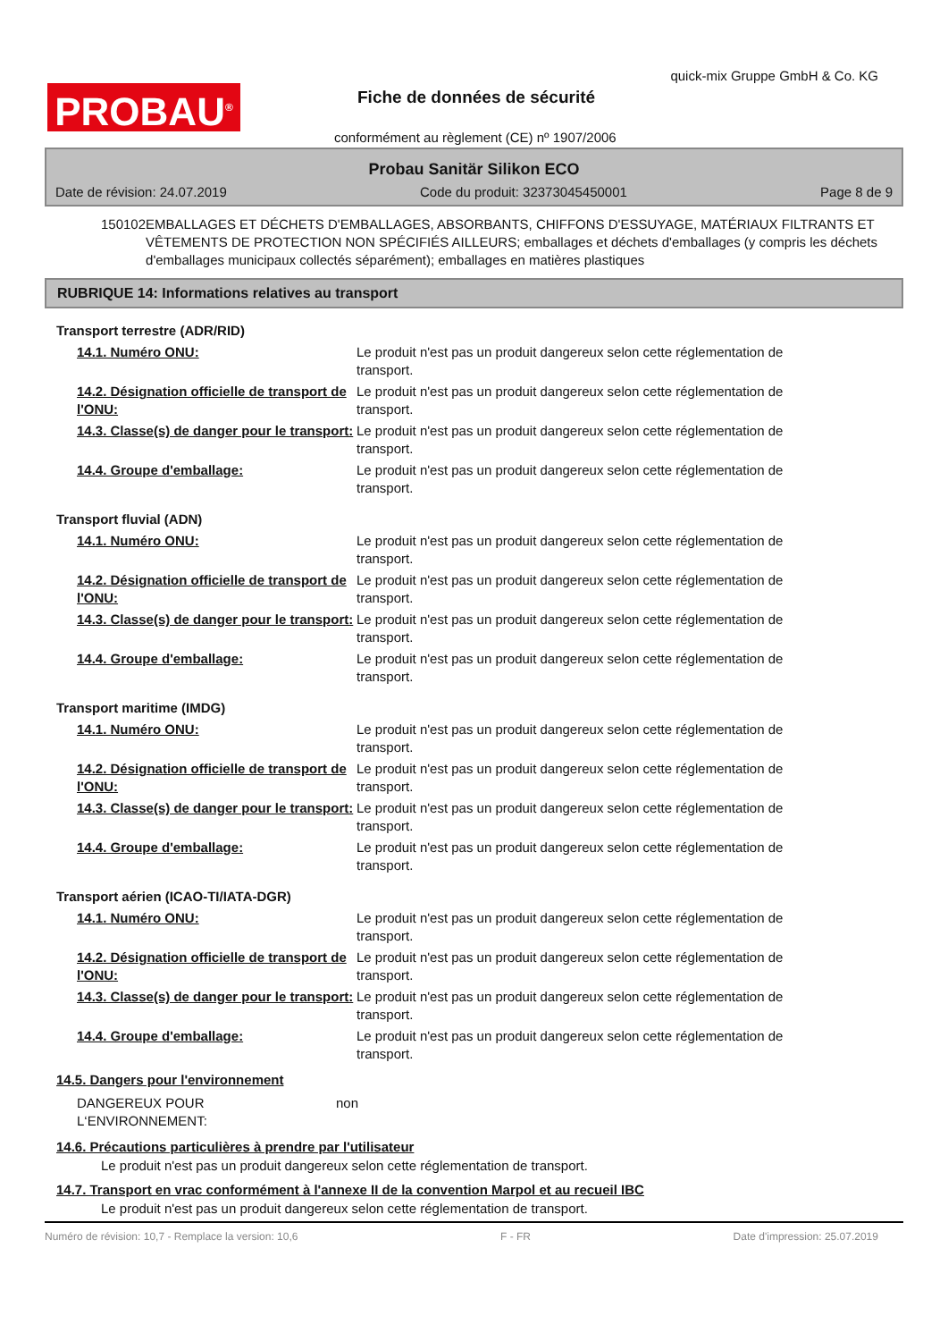PROBAU<sup>®</sup>
quick-mix Gruppe GmbH & Co. KG
Fiche de données de sécurité
conformément au règlement (CE) nº 1907/2006
Probau Sanitär Silikon ECO
Date de révision: 24.07.2019 Code du produit: 32373045450001 Page 8 de 9
150102 EMBALLAGES ET DÉCHETS D'EMBALLAGES, ABSORBANTS, CHIFFONS D'ESSUYAGE, MATÉRIAUX FILTRANTS ET VÊTEMENTS DE PROTECTION NON SPÉCIFIÉS AILLEURS; emballages et déchets d'emballages (y compris les déchets d'emballages municipaux collectés séparément); emballages en matières plastiques
RUBRIQUE 14: Informations relatives au transport
Transport terrestre (ADR/RID)
14.1. Numéro ONU: Le produit n'est pas un produit dangereux selon cette réglementation de transport.
14.2. Désignation officielle de transport de l'ONU: Le produit n'est pas un produit dangereux selon cette réglementation de transport.
14.3. Classe(s) de danger pour le transport: Le produit n'est pas un produit dangereux selon cette réglementation de transport.
14.4. Groupe d'emballage: Le produit n'est pas un produit dangereux selon cette réglementation de transport.
Transport fluvial (ADN)
14.1. Numéro ONU: Le produit n'est pas un produit dangereux selon cette réglementation de transport.
14.2. Désignation officielle de transport de l'ONU: Le produit n'est pas un produit dangereux selon cette réglementation de transport.
14.3. Classe(s) de danger pour le transport: Le produit n'est pas un produit dangereux selon cette réglementation de transport.
14.4. Groupe d'emballage: Le produit n'est pas un produit dangereux selon cette réglementation de transport.
Transport maritime (IMDG)
14.1. Numéro ONU: Le produit n'est pas un produit dangereux selon cette réglementation de transport.
14.2. Désignation officielle de transport de l'ONU: Le produit n'est pas un produit dangereux selon cette réglementation de transport.
14.3. Classe(s) de danger pour le transport: Le produit n'est pas un produit dangereux selon cette réglementation de transport.
14.4. Groupe d'emballage: Le produit n'est pas un produit dangereux selon cette réglementation de transport.
Transport aérien (ICAO-TI/IATA-DGR)
14.1. Numéro ONU: Le produit n'est pas un produit dangereux selon cette réglementation de transport.
14.2. Désignation officielle de transport de l'ONU: Le produit n'est pas un produit dangereux selon cette réglementation de transport.
14.3. Classe(s) de danger pour le transport: Le produit n'est pas un produit dangereux selon cette réglementation de transport.
14.4. Groupe d'emballage: Le produit n'est pas un produit dangereux selon cette réglementation de transport.
14.5. Dangers pour l'environnement
DANGEREUX POUR L‘ENVIRONNEMENT: non
14.6. Précautions particulières à prendre par l'utilisateur
Le produit n'est pas un produit dangereux selon cette réglementation de transport.
14.7. Transport en vrac conformément à l'annexe II de la convention Marpol et au recueil IBC
Le produit n'est pas un produit dangereux selon cette réglementation de transport.
Numéro de révision: 10,7 - Remplace la version: 10,6 F - FR Date d'impression: 25.07.2019